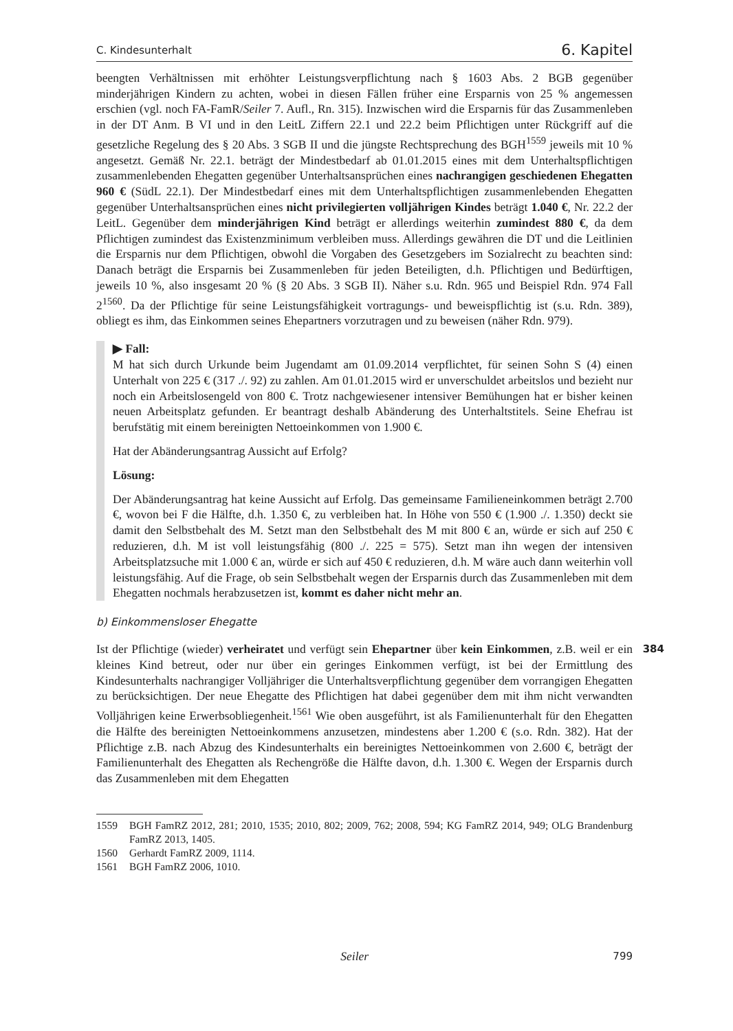C. Kindesunterhalt 6. Kapitel
beengten Verhältnissen mit erhöhter Leistungsverpflichtung nach § 1603 Abs. 2 BGB gegenüber minderjährigen Kindern zu achten, wobei in diesen Fällen früher eine Ersparnis von 25 % angemessen erschien (vgl. noch FA-FamR/Seiler 7. Aufl., Rn. 315). Inzwischen wird die Ersparnis für das Zusammenleben in der DT Anm. B VI und in den LeitL Ziffern 22.1 und 22.2 beim Pflichtigen unter Rückgriff auf die gesetzliche Regelung des § 20 Abs. 3 SGB II und die jüngste Rechtsprechung des BGH<sup>1559</sup> jeweils mit 10 % angesetzt. Gemäß Nr. 22.1. beträgt der Mindestbedarf ab 01.01.2015 eines mit dem Unterhaltspflichtigen zusammenlebenden Ehegatten gegenüber Unterhaltsansprüchen eines nachrangigen geschiedenen Ehegatten 960 € (SüdL 22.1). Der Mindestbedarf eines mit dem Unterhaltspflichtigen zusammenlebenden Ehegatten gegenüber Unterhaltsansprüchen eines nicht privilegierten volljährigen Kindes beträgt 1.040 €, Nr. 22.2 der LeitL. Gegenüber dem minderjährigen Kind beträgt er allerdings weiterhin zumindest 880 €, da dem Pflichtigen zumindest das Existenzminimum verbleiben muss. Allerdings gewähren die DT und die Leitlinien die Ersparnis nur dem Pflichtigen, obwohl die Vorgaben des Gesetzgebers im Sozialrecht zu beachten sind: Danach beträgt die Ersparnis bei Zusammenleben für jeden Beteiligten, d.h. Pflichtigen und Bedürftigen, jeweils 10 %, also insgesamt 20 % (§ 20 Abs. 3 SGB II). Näher s.u. Rdn. 965 und Beispiel Rdn. 974 Fall 2<sup>1560</sup>. Da der Pflichtige für seine Leistungsfähigkeit vortragungs- und beweispflichtig ist (s.u. Rdn. 389), obliegt es ihm, das Einkommen seines Ehepartners vorzutragen und zu beweisen (näher Rdn. 979).
▶ Fall:
M hat sich durch Urkunde beim Jugendamt am 01.09.2014 verpflichtet, für seinen Sohn S (4) einen Unterhalt von 225 € (317 ./. 92) zu zahlen. Am 01.01.2015 wird er unverschuldet arbeitslos und bezieht nur noch ein Arbeitslosengeld von 800 €. Trotz nachgewiesener intensiver Bemühungen hat er bisher keinen neuen Arbeitsplatz gefunden. Er beantragt deshalb Abänderung des Unterhaltstitels. Seine Ehefrau ist berufstätig mit einem bereinigten Nettoeinkommen von 1.900 €.
Hat der Abänderungsantrag Aussicht auf Erfolg?
Lösung:
Der Abänderungsantrag hat keine Aussicht auf Erfolg. Das gemeinsame Familieneinkommen beträgt 2.700 €, wovon bei F die Hälfte, d.h. 1.350 €, zu verbleiben hat. In Höhe von 550 € (1.900 ./. 1.350) deckt sie damit den Selbstbehalt des M. Setzt man den Selbstbehalt des M mit 800 € an, würde er sich auf 250 € reduzieren, d.h. M ist voll leistungsfähig (800 ./. 225 = 575). Setzt man ihn wegen der intensiven Arbeitsplatzsuche mit 1.000 € an, würde er sich auf 450 € reduzieren, d.h. M wäre auch dann weiterhin voll leistungsfähig. Auf die Frage, ob sein Selbstbehalt wegen der Ersparnis durch das Zusammenleben mit dem Ehegatten nochmals herabzusetzen ist, kommt es daher nicht mehr an.
b) Einkommensloser Ehegatte
384
Ist der Pflichtige (wieder) verheiratet und verfügt sein Ehepartner über kein Einkommen, z.B. weil er ein kleines Kind betreut, oder nur über ein geringes Einkommen verfügt, ist bei der Ermittlung des Kindesunterhalts nachrangiger Volljähriger die Unterhaltsverpflichtung gegenüber dem vorrangigen Ehegatten zu berücksichtigen. Der neue Ehegatte des Pflichtigen hat dabei gegenüber dem mit ihm nicht verwandten Volljährigen keine Erwerbsobliegenheit.<sup>1561</sup> Wie oben ausgeführt, ist als Familienunterhalt für den Ehegatten die Hälfte des bereinigten Nettoeinkommens anzusetzen, mindestens aber 1.200 € (s.o. Rdn. 382). Hat der Pflichtige z.B. nach Abzug des Kindesunterhalts ein bereinigtes Nettoeinkommen von 2.600 €, beträgt der Familienunterhalt des Ehegatten als Rechengröße die Hälfte davon, d.h. 1.300 €. Wegen der Ersparnis durch das Zusammenleben mit dem Ehegatten
1559 BGH FamRZ 2012, 281; 2010, 1535; 2010, 802; 2009, 762; 2008, 594; KG FamRZ 2014, 949; OLG Brandenburg FamRZ 2013, 1405.
1560 Gerhardt FamRZ 2009, 1114.
1561 BGH FamRZ 2006, 1010.
Seiler 799